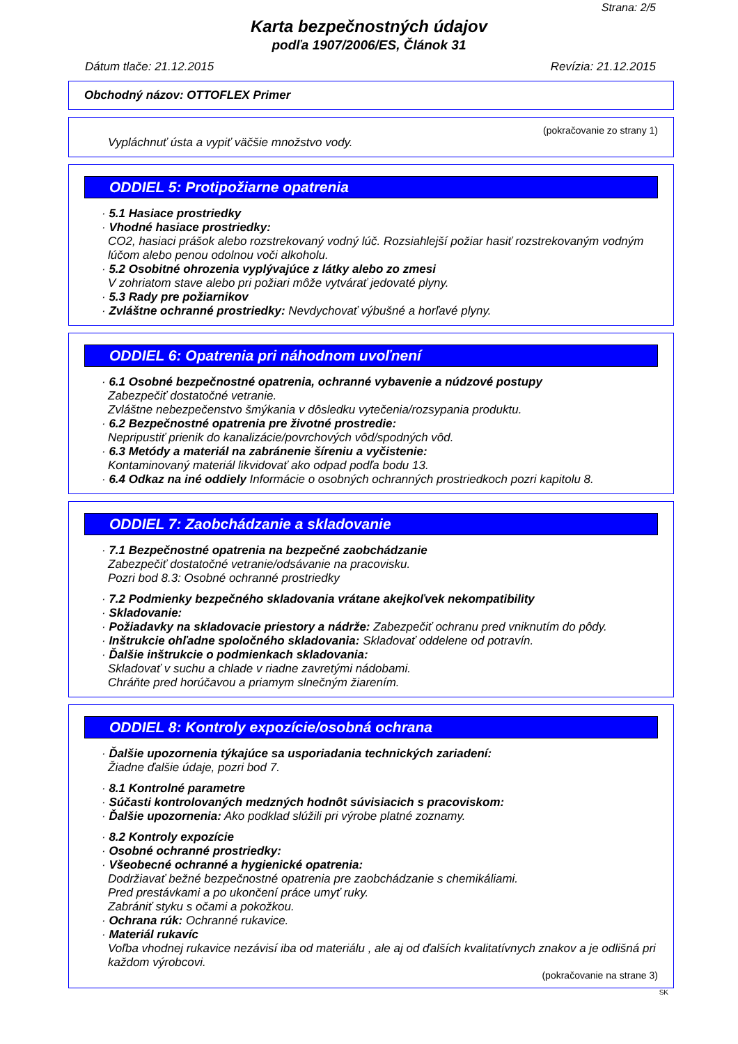Strana: 2/5
Karta bezpečnostných údajov
podľa 1907/2006/ES, Článok 31
Dátum tlače: 21.12.2015 Revízia: 21.12.2015
Obchodný názov: OTTOFLEX Primer
(pokračovanie zo strany 1)
Vypláchnuť ústa a vypiť väčšie množstvo vody.
ODDIEL 5: Protipožiarne opatrenia
· 5.1 Hasiace prostriedky
· Vhodné hasiace prostriedky:
CO2, hasiaci prášok alebo rozstrekovaný vodný lúč. Rozsiahlejší požiar hasiť rozstrekovaným vodným lúčom alebo penou odolnou voči alkoholu.
· 5.2 Osobitné ohrozenia vyplývajúce z látky alebo zo zmesi
V zohriatom stave alebo pri požiari môže vytvárať jedovaté plyny.
· 5.3 Rady pre požiarnikov
· Zvláštne ochranné prostriedky: Nevdychovať výbušné a horľavé plyny.
ODDIEL 6: Opatrenia pri náhodnom uvoľnení
· 6.1 Osobné bezpečnostné opatrenia, ochranné vybavenie a núdzové postupy
Zabezpečiť dostatočné vetranie.
Zvláštne nebezpečenstvo šmýkania v dôsledku vytečenia/rozsypania produktu.
· 6.2 Bezpečnostné opatrenia pre životné prostredie:
Nepripustiť prienik do kanalizácie/povrchových vôd/spodných vôd.
· 6.3 Metódy a materiál na zabránenie šíreniu a vyčistenie:
Kontaminovaný materiál likvidovať ako odpad podľa bodu 13.
· 6.4 Odkaz na iné oddiely Informácie o osobných ochranných prostriedkoch pozri kapitolu 8.
ODDIEL 7: Zaobchádzanie a skladovanie
· 7.1 Bezpečnostné opatrenia na bezpečné zaobchádzanie
Zabezpečiť dostatočné vetranie/odsávanie na pracovisku.
Pozri bod 8.3: Osobné ochranné prostriedky
· 7.2 Podmienky bezpečného skladovania vrátane akejkoľvek nekompatibility
· Skladovanie:
· Požiadavky na skladovacie priestory a nádrže: Zabezpečiť ochranu pred vniknutím do pôdy.
· Inštrukcie ohľadne spoločného skladovania: Skladovať oddelene od potravín.
· Ďalšie inštrukcie o podmienkach skladovania:
Skladovať v suchu a chlade v riadne zavretými nádobami.
Chráňte pred horúčavou a priamym slnečným žiarením.
ODDIEL 8: Kontroly expozície/osobná ochrana
· Ďalšie upozornenia týkajúce sa usporiadania technických zariadení:
Žiadne ďalšie údaje, pozri bod 7.
· 8.1 Kontrolné parametre
· Súčasti kontrolovaných medzných hodnôt súvisiacich s pracoviskom:
· Ďalšie upozornenia: Ako podklad slúžili pri výrobe platné zoznamy.
· 8.2 Kontroly expozície
· Osobné ochranné prostriedky:
· Všeobecné ochranné a hygienické opatrenia:
Dodržiavať bežné bezpečnostné opatrenia pre zaobchádzanie s chemikáliami.
Pred prestávkami a po ukončení práce umyť ruky.
Zabrániť styku s očami a pokožkou.
· Ochrana rúk: Ochranné rukavice.
· Materiál rukavíc
Voľba vhodnej rukavice nezávisí iba od materiálu , ale aj od ďalších kvalitatívnych znakov a je odlišná pri každom výrobcovi.
(pokračovanie na strane 3)
SK